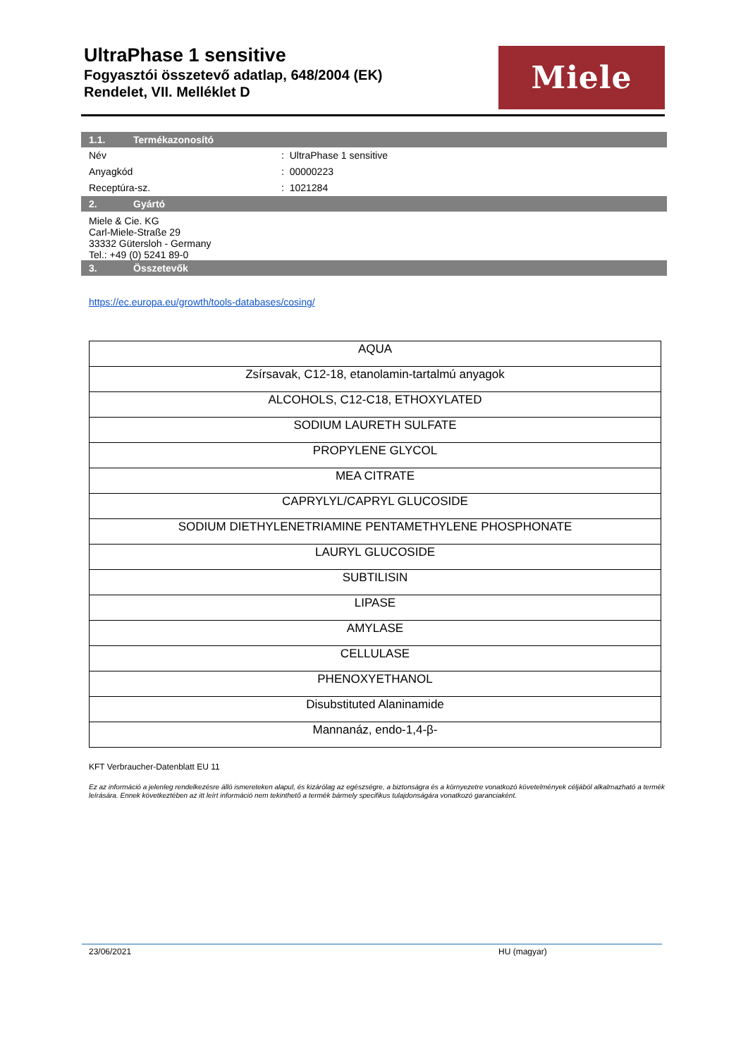UltraPhase 1 sensitive
Fogyasztói összetevő adatlap, 648/2004 (EK)
Rendelet, VII. Melléklet D
Miele
1.1. Termékazonosító
Név : UltraPhase 1 sensitive
Anyagkód : 00000223
Receptúra-sz. : 1021284
2. Gyártó
Miele & Cie. KG
Carl-Miele-Straße 29
33332 Gütersloh - Germany
Tel.: +49 (0) 5241 89-0
3. Összetevők
https://ec.europa.eu/growth/tools-databases/cosing/
| AQUA |
| Zsírsavak, C12-18, etanolamin-tartalmú anyagok |
| ALCOHOLS, C12-C18, ETHOXYLATED |
| SODIUM LAURETH SULFATE |
| PROPYLENE GLYCOL |
| MEA CITRATE |
| CAPRYLYL/CAPRYL GLUCOSIDE |
| SODIUM DIETHYLENETRIAMINE PENTAMETHYLENE PHOSPHONATE |
| LAURYL GLUCOSIDE |
| SUBTILISIN |
| LIPASE |
| AMYLASE |
| CELLULASE |
| PHENOXYETHANOL |
| Disubstituted Alaninamide |
| Mannanáz, endo-1,4-β- |
KFT Verbraucher-Datenblatt EU 11
Ez az információ a jelenleg rendelkezésre álló ismereteken alapul, és kizárólag az egészségre, a biztonságra és a környezetre vonatkozó követelmények céljából alkalmazható a termék leírására. Ennek következtében az itt leírt információ nem tekinthető a termék bármely specifikus tulajdonságára vonatkozó garanciaként.
23/06/2021 HU (magyar)